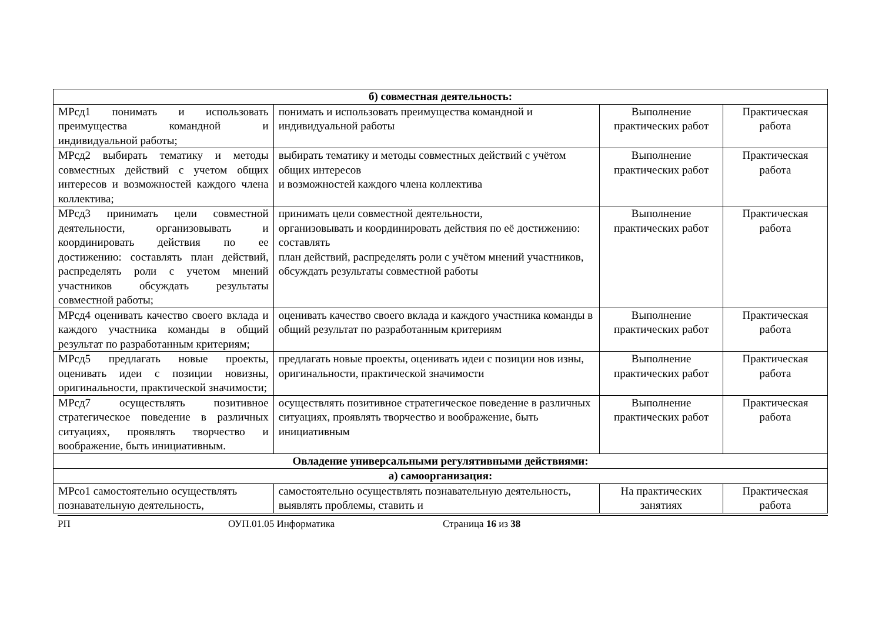| б) совместная деятельность: | | | |
| МРсд1 понимать и использовать преимущества командной и индивидуальной работы; | понимать и использовать преимущества командной и индивидуальной работы | Выполнение практических работ | Практическая работа |
| МРсд2 выбирать тематику и методы совместных действий с учетом общих интересов и возможностей каждого члена коллектива; | выбирать тематику и методы совместных действий с учётом общих интересов и возможностей каждого члена коллектива | Выполнение практических работ | Практическая работа |
| МРсд3 принимать цели совместной деятельности, организовывать и координировать действия по ее достижению: составлять план действий, распределять роли с учетом мнений участников обсуждать результаты совместной работы; | принимать цели совместной деятельности, организовывать и координировать действия по её достижению: составлять план действий, распределять роли с учётом мнений участников, обсуждать результаты совместной работы | Выполнение практических работ | Практическая работа |
| МРсд4 оценивать качество своего вклада и каждого участника команды в общий результат по разработанным критериям; | оценивать качество своего вклада и каждого участника команды в общий результат по разработанным критериям | Выполнение практических работ | Практическая работа |
| МРсд5 предлагать новые проекты, оценивать идеи с позиции новизны, оригинальности, практической значимости; | предлагать новые проекты, оценивать идеи с позиции нов изны, оригинальности, практической значимости | Выполнение практических работ | Практическая работа |
| МРсд7 осуществлять позитивное стратегическое поведение в различных ситуациях, проявлять творчество и воображение, быть инициативным. | осуществлять позитивное стратегическое поведение в различных ситуациях, проявлять творчество и воображение, быть инициативным | Выполнение практических работ | Практическая работа |
| Овладение универсальными регулятивными действиями: | | | |
| а) самоорганизация: | | | |
| МРсо1 самостоятельно осуществлять познавательную деятельность, | самостоятельно осуществлять познавательную деятельность, выявлять проблемы, ставить и | На практических занятиях | Практическая работа |
РП ОУП.01.05 Информатика Страница 16 из 38